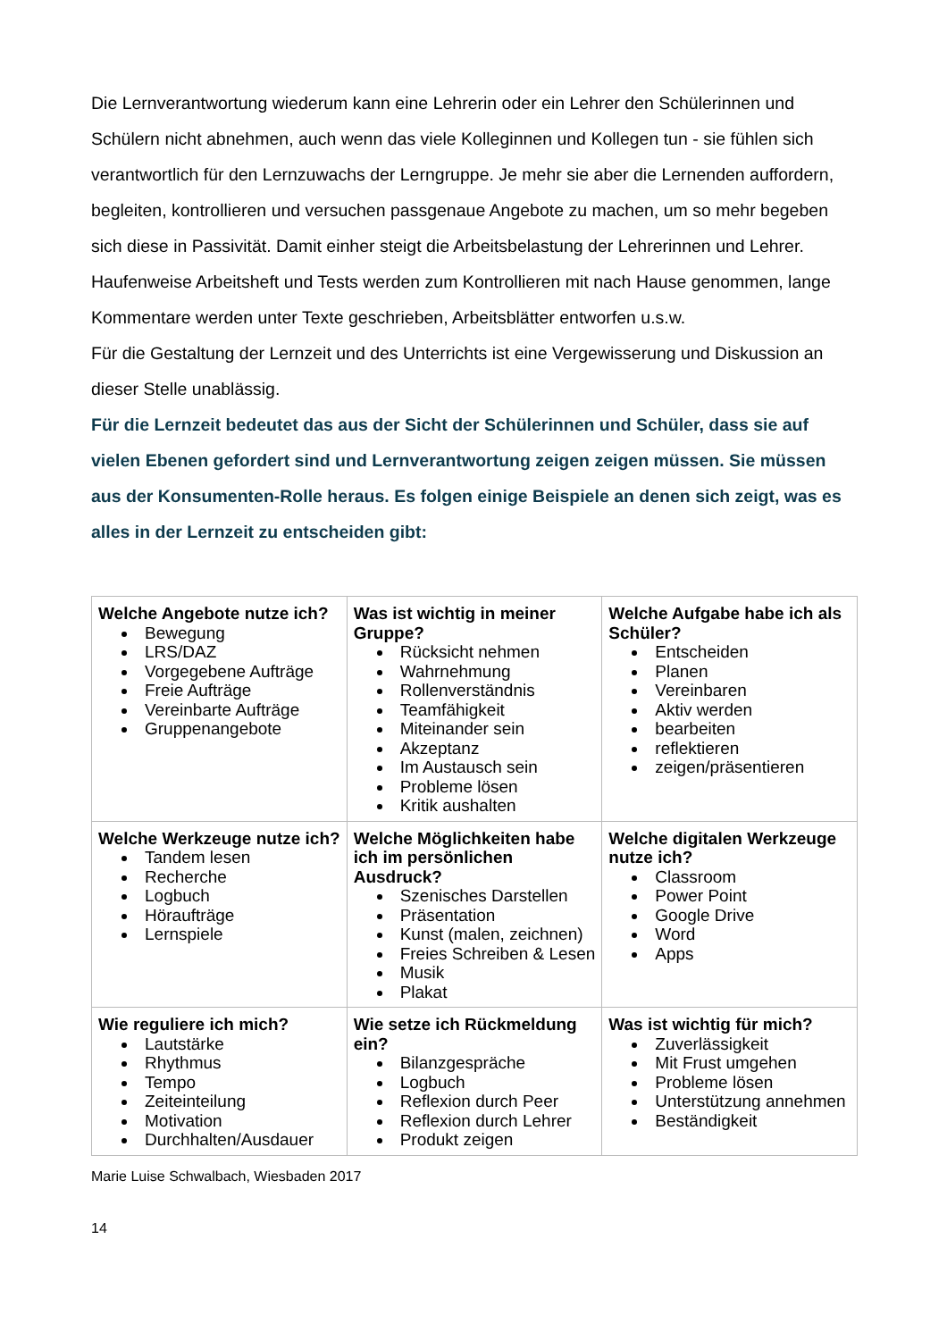Die Lernverantwortung wiederum kann eine Lehrerin oder ein Lehrer den Schülerinnen und Schülern nicht abnehmen, auch wenn das viele Kolleginnen und Kollegen tun - sie fühlen sich verantwortlich für den Lernzuwachs der Lerngruppe. Je mehr sie aber die Lernenden auffordern, begleiten, kontrollieren und versuchen passgenaue Angebote zu machen, um so mehr begeben sich diese in Passivität. Damit einher steigt die Arbeitsbelastung der Lehrerinnen und Lehrer. Haufenweise Arbeitsheft und Tests werden zum Kontrollieren mit nach Hause genommen, lange Kommentare werden unter Texte geschrieben, Arbeitsblätter entworfen u.s.w.
Für die Gestaltung der Lernzeit und des Unterrichts ist eine Vergewisserung und Diskussion an dieser Stelle unablässig.
Für die Lernzeit bedeutet das aus der Sicht der Schülerinnen und Schüler, dass sie auf vielen Ebenen gefordert sind und Lernverantwortung zeigen zeigen müssen. Sie müssen aus der Konsumenten-Rolle heraus. Es folgen einige Beispiele an denen sich zeigt, was es alles in der Lernzeit zu entscheiden gibt:
| Welche Angebote nutze ich? Bewegung LRS/DAZ Vorgegebene Aufträge Freie Aufträge Vereinbarte Aufträge Gruppenangebote | Was ist wichtig in meiner Gruppe? Rücksicht nehmen Wahrnehmung Rollenverständnis Teamfähigkeit Miteinander sein Akzeptanz Im Austausch sein Probleme lösen Kritik aushalten | Welche Aufgabe habe ich als Schüler? Entscheiden Planen Vereinbaren Aktiv werden bearbeiten reflektieren zeigen/präsentieren |
| Welche Werkzeuge nutze ich? Tandem lesen Recherche Logbuch Höraufträge Lernspiele | Welche Möglichkeiten habe ich im persönlichen Ausdruck? Szenisches Darstellen Präsentation Kunst (malen, zeichnen) Freies Schreiben & Lesen Musik Plakat | Welche digitalen Werkzeuge nutze ich? Classroom Power Point Google Drive Word Apps |
| Wie reguliere ich mich? Lautstärke Rhythmus Tempo Zeiteinteilung Motivation Durchhalten/Ausdauer | Wie setze ich Rückmeldung ein? Bilanzgespräche Logbuch Reflexion durch Peer Reflexion durch Lehrer Produkt zeigen | Was ist wichtig für mich? Zuverlässigkeit Mit Frust umgehen Probleme lösen Unterstützung annehmen Beständigkeit |
Marie Luise Schwalbach, Wiesbaden 2017
14